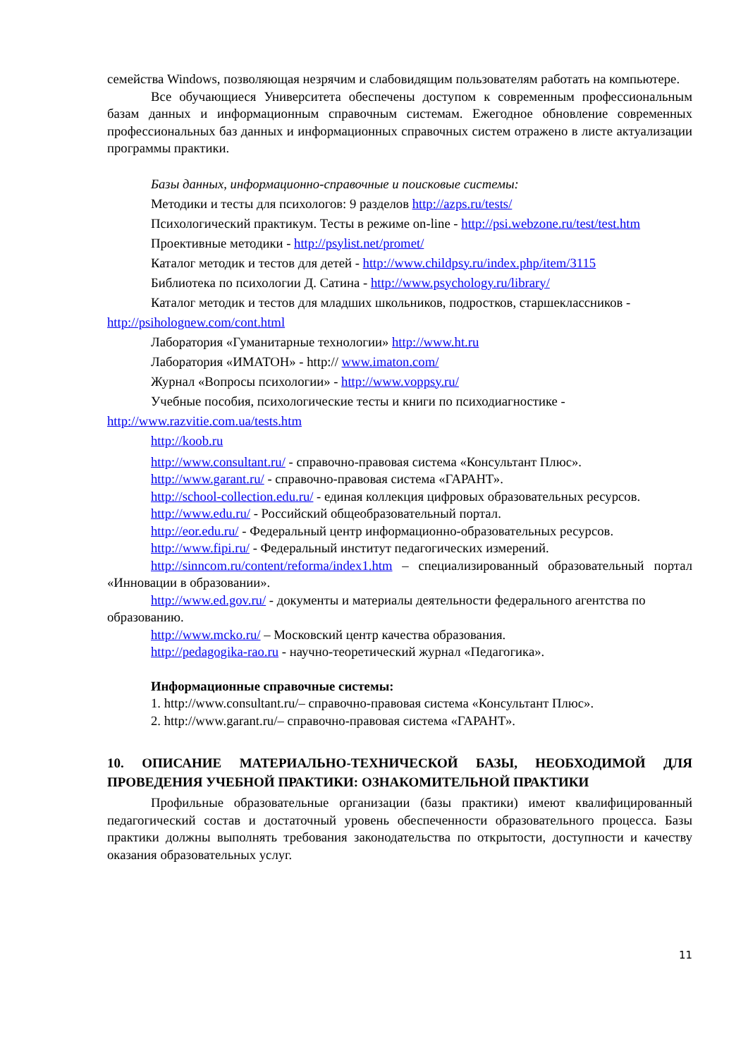семейства Windows, позволяющая незрячим и слабовидящим пользователям работать на компьютере.
Все обучающиеся Университета обеспечены доступом к современным профессиональным базам данных и информационным справочным системам. Ежегодное обновление современных профессиональных баз данных и информационных справочных систем отражено в листе актуализации программы практики.
Базы данных, информационно-справочные и поисковые системы:
Методики и тесты для психологов: 9 разделов http://azps.ru/tests/
Психологический практикум. Тесты в режиме on-line - http://psi.webzone.ru/test/test.htm
Проективные методики - http://psylist.net/promet/
Каталог методик и тестов для детей - http://www.childpsy.ru/index.php/item/3115
Библиотека по психологии Д. Сатина - http://www.psychology.ru/library/
Каталог методик и тестов для младших школьников, подростков, старшеклассников - http://psiholognew.com/cont.html
Лаборатория «Гуманитарные технологии» http://www.ht.ru
Лаборатория «ИМАТОН» - http:// www.imaton.com/
Журнал «Вопросы психологии» - http://www.voppsy.ru/
Учебные пособия, психологические тесты и книги по психодиагностике - http://www.razvitie.com.ua/tests.htm
http://koob.ru
http://www.consultant.ru/ - справочно-правовая система «Консультант Плюс».
http://www.garant.ru/ - справочно-правовая система «ГАРАНТ».
http://school-collection.edu.ru/ - единая коллекция цифровых образовательных ресурсов.
http://www.edu.ru/ - Российский общеобразовательный портал.
http://eor.edu.ru/ - Федеральный центр информационно-образовательных ресурсов.
http://www.fipi.ru/ - Федеральный институт педагогических измерений.
http://sinncom.ru/content/reforma/index1.htm – специализированный образовательный портал «Инновации в образовании».
http://www.ed.gov.ru/ - документы и материалы деятельности федерального агентства по образованию.
http://www.mcko.ru/ – Московский центр качества образования.
http://pedagogika-rao.ru - научно-теоретический журнал «Педагогика».
Информационные справочные системы:
1. http://www.consultant.ru/– справочно-правовая система «Консультант Плюс».
2. http://www.garant.ru/– справочно-правовая система «ГАРАНТ».
10. ОПИСАНИЕ МАТЕРИАЛЬНО-ТЕХНИЧЕСКОЙ БАЗЫ, НЕОБХОДИМОЙ ДЛЯ ПРОВЕДЕНИЯ УЧЕБНОЙ ПРАКТИКИ: ОЗНАКОМИТЕЛЬНОЙ ПРАКТИКИ
Профильные образовательные организации (базы практики) имеют квалифицированный педагогический состав и достаточный уровень обеспеченности образовательного процесса. Базы практики должны выполнять требования законодательства по открытости, доступности и качеству оказания образовательных услуг.
11